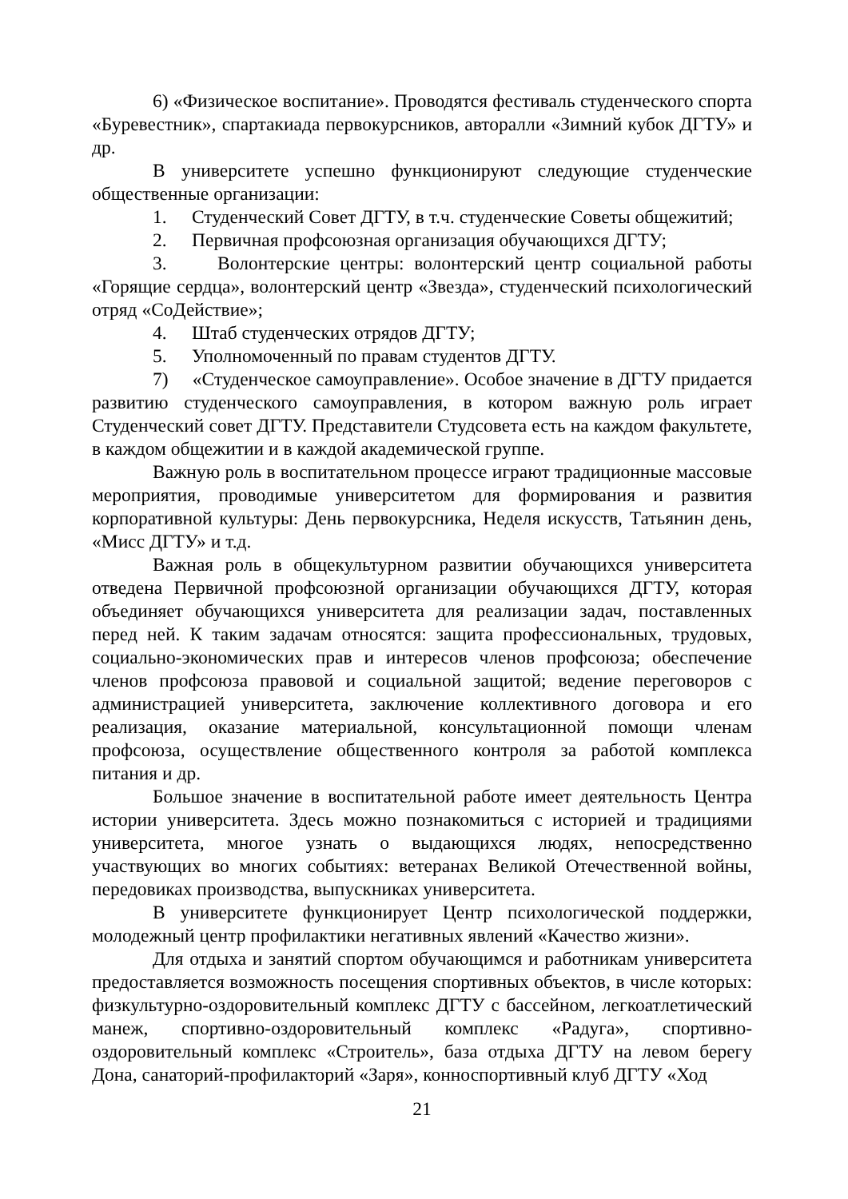6) «Физическое воспитание». Проводятся фестиваль студенческого спорта «Буревестник», спартакиада первокурсников, авторалли «Зимний кубок ДГТУ» и др.
В университете успешно функционируют следующие студенческие общественные организации:
1. Студенческий Совет ДГТУ, в т.ч. студенческие Советы общежитий;
2. Первичная профсоюзная организация обучающихся ДГТУ;
3. Волонтерские центры: волонтерский центр социальной работы «Горящие сердца», волонтерский центр «Звезда», студенческий психологический отряд «СоДействие»;
4. Штаб студенческих отрядов ДГТУ;
5. Уполномоченный по правам студентов ДГТУ.
7) «Студенческое самоуправление». Особое значение в ДГТУ придается развитию студенческого самоуправления, в котором важную роль играет Студенческий совет ДГТУ. Представители Студсовета есть на каждом факультете, в каждом общежитии и в каждой академической группе.
Важную роль в воспитательном процессе играют традиционные массовые мероприятия, проводимые университетом для формирования и развития корпоративной культуры: День первокурсника, Неделя искусств, Татьянин день, «Мисс ДГТУ» и т.д.
Важная роль в общекультурном развитии обучающихся университета отведена Первичной профсоюзной организации обучающихся ДГТУ, которая объединяет обучающихся университета для реализации задач, поставленных перед ней. К таким задачам относятся: защита профессиональных, трудовых, социально-экономических прав и интересов членов профсоюза; обеспечение членов профсоюза правовой и социальной защитой; ведение переговоров с администрацией университета, заключение коллективного договора и его реализация, оказание материальной, консультационной помощи членам профсоюза, осуществление общественного контроля за работой комплекса питания и др.
Большое значение в воспитательной работе имеет деятельность Центра истории университета. Здесь можно познакомиться с историей и традициями университета, многое узнать о выдающихся людях, непосредственно участвующих во многих событиях: ветеранах Великой Отечественной войны, передовиках производства, выпускниках университета.
В университете функционирует Центр психологической поддержки, молодежный центр профилактики негативных явлений «Качество жизни».
Для отдыха и занятий спортом обучающимся и работникам университета предоставляется возможность посещения спортивных объектов, в числе которых: физкультурно-оздоровительный комплекс ДГТУ с бассейном, легкоатлетический манеж, спортивно-оздоровительный комплекс «Радуга», спортивно-оздоровительный комплекс «Строитель», база отдыха ДГТУ на левом берегу Дона, санаторий-профилакторий «Заря», конноспортивный клуб ДГТУ «Ход
21